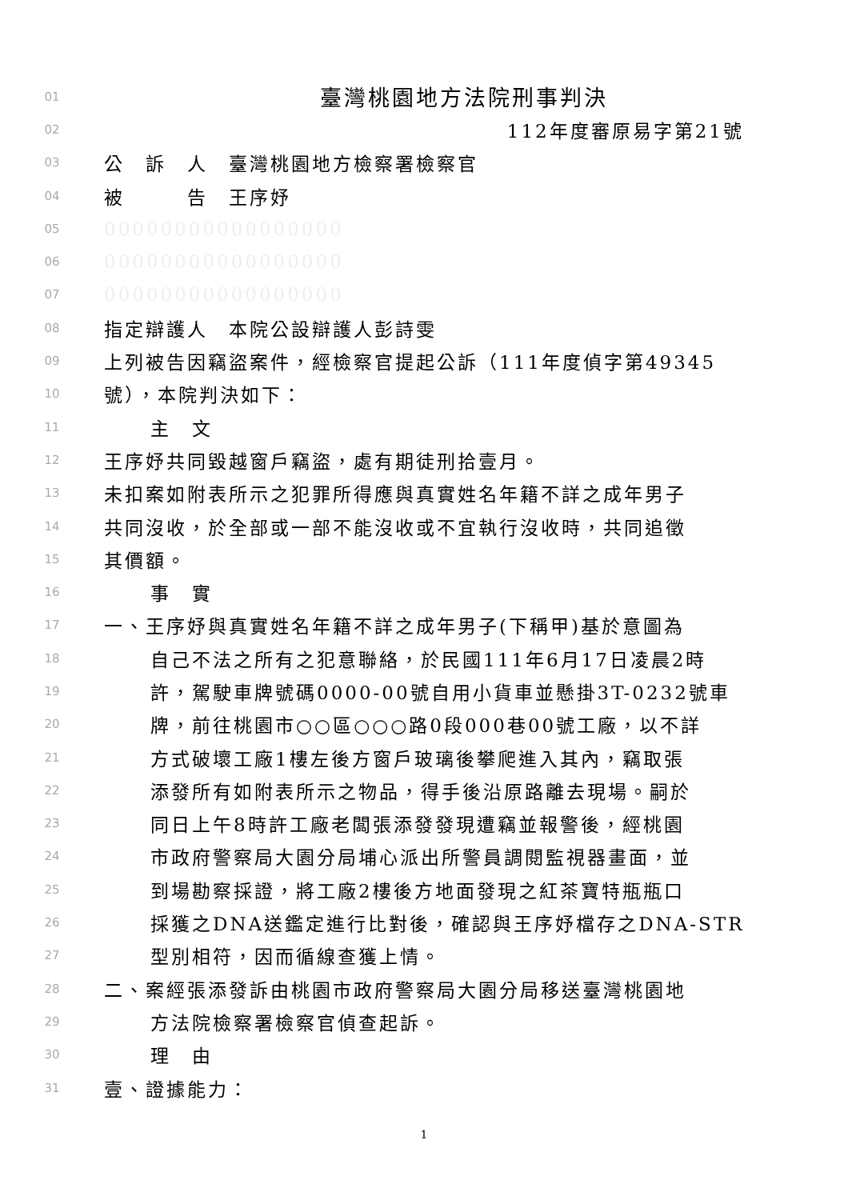01 臺灣桃園地方法院刑事判決
02 112年度審原易字第21號
03 公　訴　人　臺灣桃園地方檢察署檢察官
04 被　　　告　王序妤
05 00000000000000000
06 00000000000000000
07 00000000000000000
08 指定辯護人　本院公設辯護人彭詩雯
09 上列被告因竊盜案件，經檢察官提起公訴（111年度偵字第49345
10 號），本院判決如下：
11 主　文
12 王序妤共同毀越窗戶竊盜，處有期徒刑拾壹月。
13 未扣案如附表所示之犯罪所得應與真實姓名年籍不詳之成年男子
14 共同沒收，於全部或一部不能沒收或不宜執行沒收時，共同追徵
15 其價額。
16 事　實
17 一、王序妤與真實姓名年籍不詳之成年男子(下稱甲)基於意圖為
18 自己不法之所有之犯意聯絡，於民國111年6月17日凌晨2時
19 許，駕駛車牌號碼0000-00號自用小貨車並懸掛3T-0232號車
20 牌，前往桃園市○○區○○○路0段000巷00號工廠，以不詳
21 方式破壞工廠1樓左後方窗戶玻璃後攀爬進入其內，竊取張
22 添發所有如附表所示之物品，得手後沿原路離去現場。嗣於
23 同日上午8時許工廠老闆張添發發現遭竊並報警後，經桃園
24 市政府警察局大園分局埔心派出所警員調閱監視器畫面，並
25 到場勘察採證，將工廠2樓後方地面發現之紅茶寶特瓶瓶口
26 採獲之DNA送鑑定進行比對後，確認與王序妤檔存之DNA-STR
27 型別相符，因而循線查獲上情。
28 二、案經張添發訴由桃園市政府警察局大園分局移送臺灣桃園地
29 方法院檢察署檢察官偵查起訴。
30 理　由
31 壹、證據能力：
1